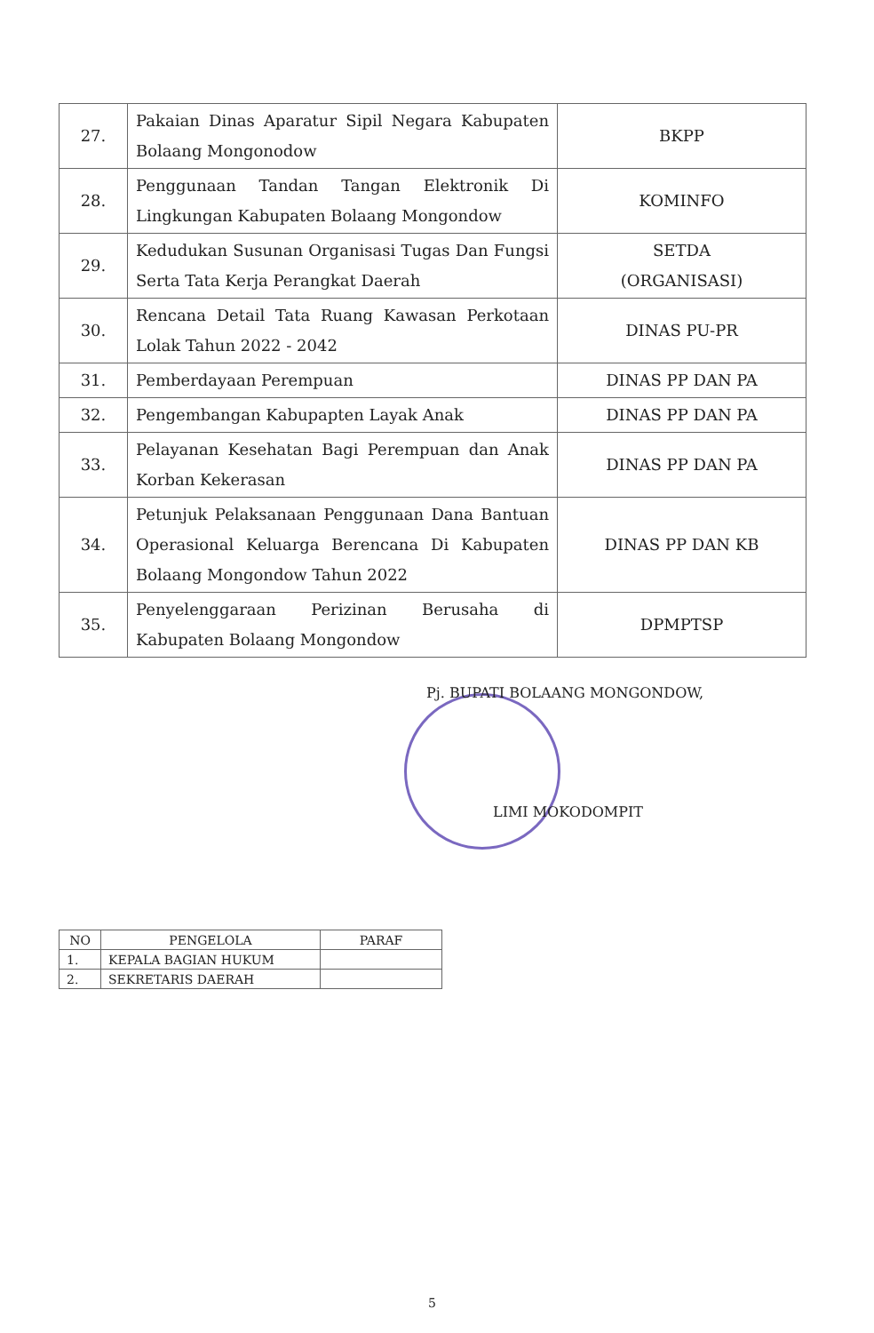| 27. | Pakaian Dinas Aparatur Sipil Negara Kabupaten Bolaang Mongonodow | BKPP |
| 28. | Penggunaan Tandan Tangan Elektronik Di Lingkungan Kabupaten Bolaang Mongondow | KOMINFO |
| 29. | Kedudukan Susunan Organisasi Tugas Dan Fungsi Serta Tata Kerja Perangkat Daerah | SETDA (ORGANISASI) |
| 30. | Rencana Detail Tata Ruang Kawasan Perkotaan Lolak Tahun 2022 - 2042 | DINAS PU-PR |
| 31. | Pemberdayaan Perempuan | DINAS PP DAN PA |
| 32. | Pengembangan Kabupapten Layak Anak | DINAS PP DAN PA |
| 33. | Pelayanan Kesehatan Bagi Perempuan dan Anak Korban Kekerasan | DINAS PP DAN PA |
| 34. | Petunjuk Pelaksanaan Penggunaan Dana Bantuan Operasional Keluarga Berencana Di Kabupaten Bolaang Mongondow Tahun 2022 | DINAS PP DAN KB |
| 35. | Penyelenggaraan Perizinan Berusaha di Kabupaten Bolaang Mongondow | DPMPTSP |
Pj. BUPATI BOLAANG MONGONDOW,
LIMI MOKODOMPIT
| NO | PENGELOLA | PARAF |
| --- | --- | --- |
| 1. | KEPALA BAGIAN HUKUM | |
| 2. | SEKRETARIS DAERAH | |
5